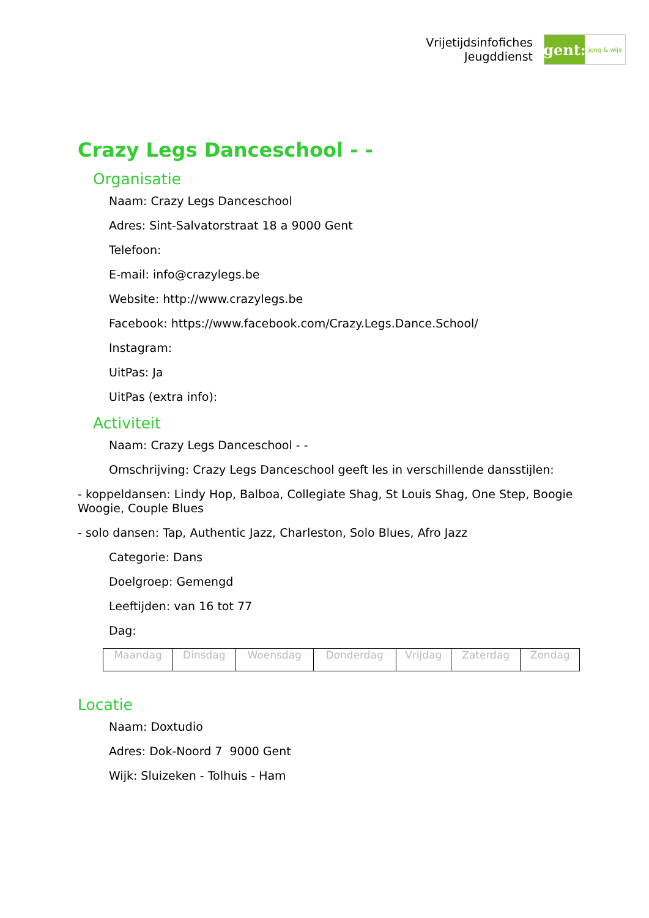Vrijetijdsinfofiches
Jeugddienst
gent:
jong & wijs
Crazy Legs Danceschool - -
Organisatie
Naam: Crazy Legs Danceschool
Adres: Sint-Salvatorstraat 18 a 9000 Gent
Telefoon:
E-mail: info@crazylegs.be
Website: http://www.crazylegs.be
Facebook: https://www.facebook.com/Crazy.Legs.Dance.School/
Instagram:
UitPas: Ja
UitPas (extra info):
Activiteit
Naam: Crazy Legs Danceschool - -
Omschrijving: Crazy Legs Danceschool geeft les in verschillende dansstijlen:
- koppeldansen: Lindy Hop, Balboa, Collegiate Shag, St Louis Shag, One Step, Boogie Woogie, Couple Blues
- solo dansen: Tap, Authentic Jazz, Charleston, Solo Blues, Afro Jazz
Categorie: Dans
Doelgroep: Gemengd
Leeftijden: van 16 tot 77
Dag:
| Maandag | Dinsdag | Woensdag | Donderdag | Vrijdag | Zaterdag | Zondag |
Locatie
Naam: Doxtudio
Adres: Dok-Noord 7 9000 Gent
Wijk: Sluizeken - Tolhuis - Ham